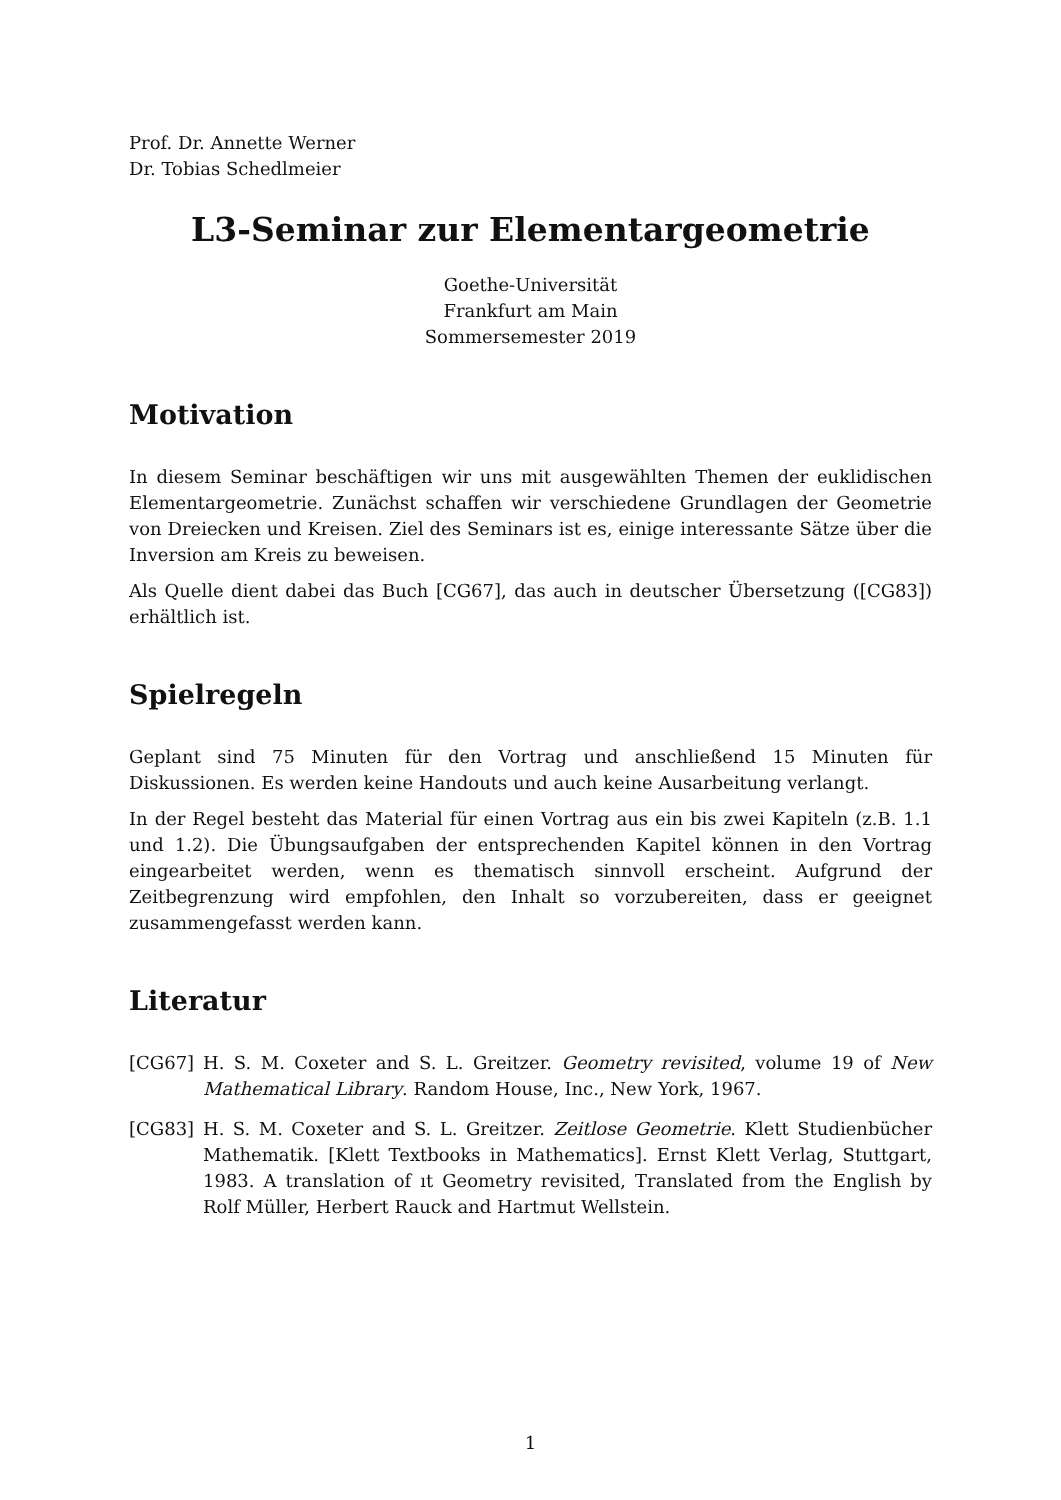Prof. Dr. Annette Werner
Dr. Tobias Schedlmeier
L3-Seminar zur Elementargeometrie
Goethe-Universität
Frankfurt am Main
Sommersemester 2019
Motivation
In diesem Seminar beschäftigen wir uns mit ausgewählten Themen der euklidischen Elementargeometrie. Zunächst schaffen wir verschiedene Grundlagen der Geometrie von Dreiecken und Kreisen. Ziel des Seminars ist es, einige interessante Sätze über die Inversion am Kreis zu beweisen.
Als Quelle dient dabei das Buch [CG67], das auch in deutscher Übersetzung ([CG83]) erhältlich ist.
Spielregeln
Geplant sind 75 Minuten für den Vortrag und anschließend 15 Minuten für Diskussionen. Es werden keine Handouts und auch keine Ausarbeitung verlangt.
In der Regel besteht das Material für einen Vortrag aus ein bis zwei Kapiteln (z.B. 1.1 und 1.2). Die Übungsaufgaben der entsprechenden Kapitel können in den Vortrag eingearbeitet werden, wenn es thematisch sinnvoll erscheint. Aufgrund der Zeitbegrenzung wird empfohlen, den Inhalt so vorzubereiten, dass er geeignet zusammengefasst werden kann.
Literatur
[CG67] H. S. M. Coxeter and S. L. Greitzer. Geometry revisited, volume 19 of New Mathematical Library. Random House, Inc., New York, 1967.
[CG83] H. S. M. Coxeter and S. L. Greitzer. Zeitlose Geometrie. Klett Studienbücher Mathematik. [Klett Textbooks in Mathematics]. Ernst Klett Verlag, Stuttgart, 1983. A translation of ıt Geometry revisited, Translated from the English by Rolf Müller, Herbert Rauck and Hartmut Wellstein.
1